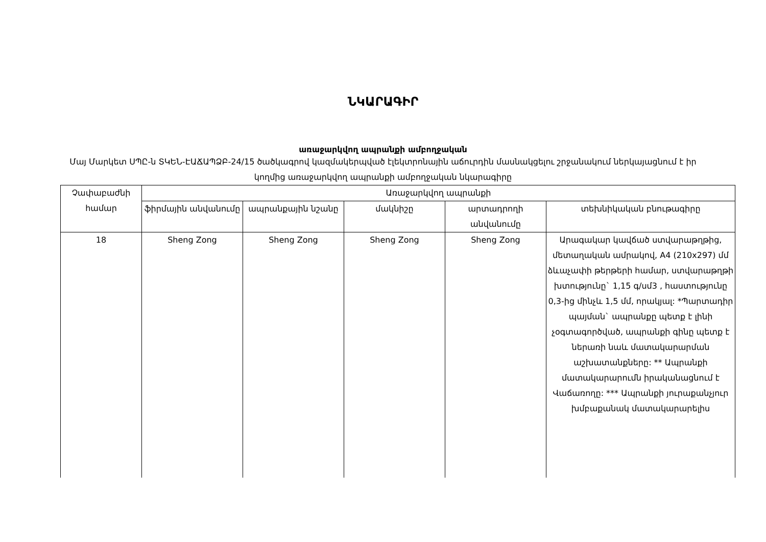ՆԿԱՐԱԳԻՐ
առաջարկվող ապրանքի ամբողջական
Մայ Մարկետ ՍՊԸ-ն ՏԿԵՆ-ԷԱՃԱՊՁԲ-24/15 ծածկագրով կազմակերպված էլեկտրոնային աճուրդին մասնակցելու շրջանակում ներկայացնում է իր կողմից առաջարկվող ապրանքի ամբողջական նկարագիրը
| Չափաբաժնի համար | Առաջարկվող ապրանքի | | | | |
| --- | --- | --- | --- | --- | --- |
| | ֆիրմային անվանումը | ապրանքային նշանը | մակնիշը | արտադրողի անվանումը | տեխնիկական բնութագիրը |
| 18 | Sheng Zong | Sheng Zong | Sheng Zong | Sheng Zong | Արագակար կավճած ստվարաթղթից, մետաղական ամրակով, A4 (210x297) մմ ձևաչափի թերթերի համար, ստվարաթղթի խտությունը` 1,15 գ/սմ3 , հաստությունը 0,3-ից մինչև 1,5 մմ, որակյալ: *Պարտադիր պայման` ապրանքը պետք է լինի չօգտագործված, ապրանքի գինը պետք է ներառի նաև մատակարարման աշխատանքները: ** Ապրանքի մատակարարումն իրականացնում է Վաճառողը: *** Ապրանքի յուրաքանչյուր խմբաքանակ մատակարարելիս |